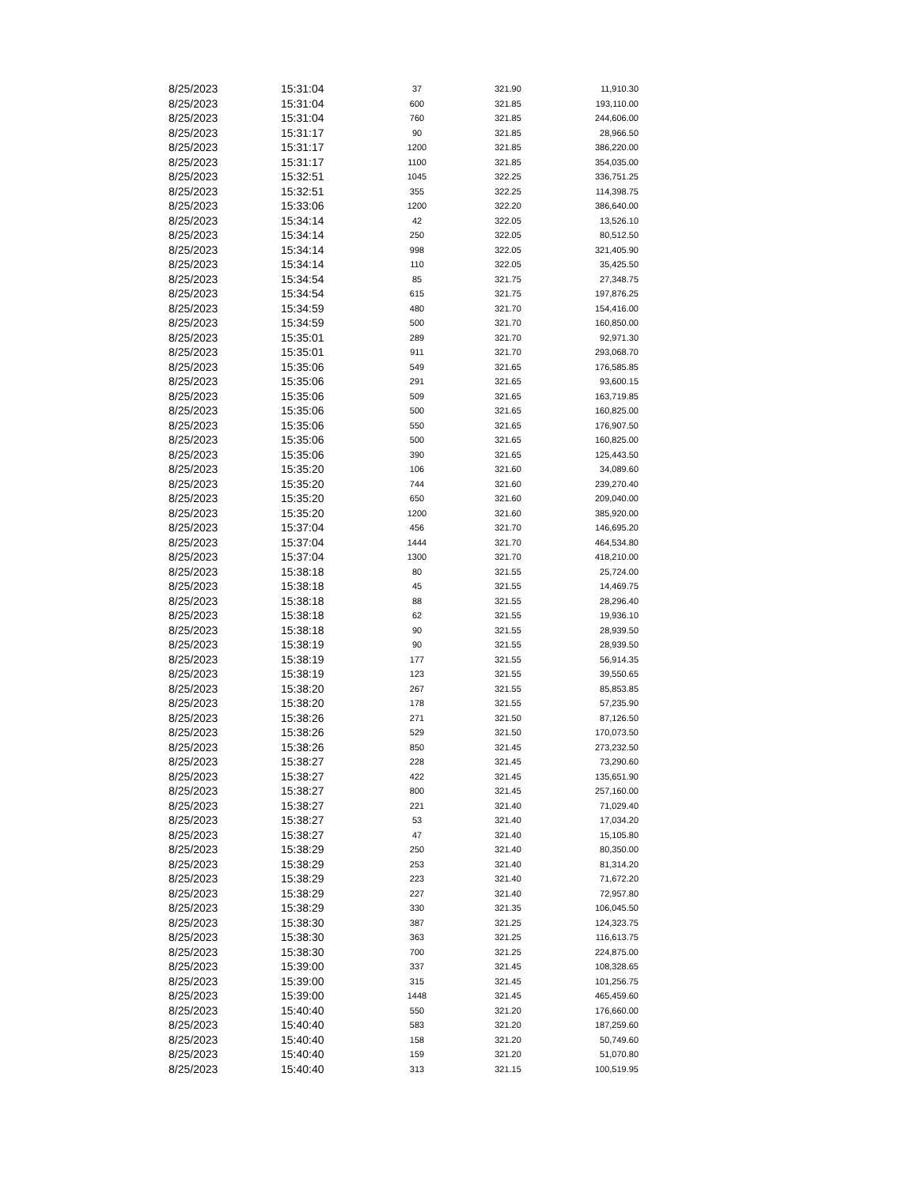| 8/25/2023 | 15:31:04 | 37 | 321.90 | 11,910.30 |
| 8/25/2023 | 15:31:04 | 600 | 321.85 | 193,110.00 |
| 8/25/2023 | 15:31:04 | 760 | 321.85 | 244,606.00 |
| 8/25/2023 | 15:31:17 | 90 | 321.85 | 28,966.50 |
| 8/25/2023 | 15:31:17 | 1200 | 321.85 | 386,220.00 |
| 8/25/2023 | 15:31:17 | 1100 | 321.85 | 354,035.00 |
| 8/25/2023 | 15:32:51 | 1045 | 322.25 | 336,751.25 |
| 8/25/2023 | 15:32:51 | 355 | 322.25 | 114,398.75 |
| 8/25/2023 | 15:33:06 | 1200 | 322.20 | 386,640.00 |
| 8/25/2023 | 15:34:14 | 42 | 322.05 | 13,526.10 |
| 8/25/2023 | 15:34:14 | 250 | 322.05 | 80,512.50 |
| 8/25/2023 | 15:34:14 | 998 | 322.05 | 321,405.90 |
| 8/25/2023 | 15:34:14 | 110 | 322.05 | 35,425.50 |
| 8/25/2023 | 15:34:54 | 85 | 321.75 | 27,348.75 |
| 8/25/2023 | 15:34:54 | 615 | 321.75 | 197,876.25 |
| 8/25/2023 | 15:34:59 | 480 | 321.70 | 154,416.00 |
| 8/25/2023 | 15:34:59 | 500 | 321.70 | 160,850.00 |
| 8/25/2023 | 15:35:01 | 289 | 321.70 | 92,971.30 |
| 8/25/2023 | 15:35:01 | 911 | 321.70 | 293,068.70 |
| 8/25/2023 | 15:35:06 | 549 | 321.65 | 176,585.85 |
| 8/25/2023 | 15:35:06 | 291 | 321.65 | 93,600.15 |
| 8/25/2023 | 15:35:06 | 509 | 321.65 | 163,719.85 |
| 8/25/2023 | 15:35:06 | 500 | 321.65 | 160,825.00 |
| 8/25/2023 | 15:35:06 | 550 | 321.65 | 176,907.50 |
| 8/25/2023 | 15:35:06 | 500 | 321.65 | 160,825.00 |
| 8/25/2023 | 15:35:06 | 390 | 321.65 | 125,443.50 |
| 8/25/2023 | 15:35:20 | 106 | 321.60 | 34,089.60 |
| 8/25/2023 | 15:35:20 | 744 | 321.60 | 239,270.40 |
| 8/25/2023 | 15:35:20 | 650 | 321.60 | 209,040.00 |
| 8/25/2023 | 15:35:20 | 1200 | 321.60 | 385,920.00 |
| 8/25/2023 | 15:37:04 | 456 | 321.70 | 146,695.20 |
| 8/25/2023 | 15:37:04 | 1444 | 321.70 | 464,534.80 |
| 8/25/2023 | 15:37:04 | 1300 | 321.70 | 418,210.00 |
| 8/25/2023 | 15:38:18 | 80 | 321.55 | 25,724.00 |
| 8/25/2023 | 15:38:18 | 45 | 321.55 | 14,469.75 |
| 8/25/2023 | 15:38:18 | 88 | 321.55 | 28,296.40 |
| 8/25/2023 | 15:38:18 | 62 | 321.55 | 19,936.10 |
| 8/25/2023 | 15:38:18 | 90 | 321.55 | 28,939.50 |
| 8/25/2023 | 15:38:19 | 90 | 321.55 | 28,939.50 |
| 8/25/2023 | 15:38:19 | 177 | 321.55 | 56,914.35 |
| 8/25/2023 | 15:38:19 | 123 | 321.55 | 39,550.65 |
| 8/25/2023 | 15:38:20 | 267 | 321.55 | 85,853.85 |
| 8/25/2023 | 15:38:20 | 178 | 321.55 | 57,235.90 |
| 8/25/2023 | 15:38:26 | 271 | 321.50 | 87,126.50 |
| 8/25/2023 | 15:38:26 | 529 | 321.50 | 170,073.50 |
| 8/25/2023 | 15:38:26 | 850 | 321.45 | 273,232.50 |
| 8/25/2023 | 15:38:27 | 228 | 321.45 | 73,290.60 |
| 8/25/2023 | 15:38:27 | 422 | 321.45 | 135,651.90 |
| 8/25/2023 | 15:38:27 | 800 | 321.45 | 257,160.00 |
| 8/25/2023 | 15:38:27 | 221 | 321.40 | 71,029.40 |
| 8/25/2023 | 15:38:27 | 53 | 321.40 | 17,034.20 |
| 8/25/2023 | 15:38:27 | 47 | 321.40 | 15,105.80 |
| 8/25/2023 | 15:38:29 | 250 | 321.40 | 80,350.00 |
| 8/25/2023 | 15:38:29 | 253 | 321.40 | 81,314.20 |
| 8/25/2023 | 15:38:29 | 223 | 321.40 | 71,672.20 |
| 8/25/2023 | 15:38:29 | 227 | 321.40 | 72,957.80 |
| 8/25/2023 | 15:38:29 | 330 | 321.35 | 106,045.50 |
| 8/25/2023 | 15:38:30 | 387 | 321.25 | 124,323.75 |
| 8/25/2023 | 15:38:30 | 363 | 321.25 | 116,613.75 |
| 8/25/2023 | 15:38:30 | 700 | 321.25 | 224,875.00 |
| 8/25/2023 | 15:39:00 | 337 | 321.45 | 108,328.65 |
| 8/25/2023 | 15:39:00 | 315 | 321.45 | 101,256.75 |
| 8/25/2023 | 15:39:00 | 1448 | 321.45 | 465,459.60 |
| 8/25/2023 | 15:40:40 | 550 | 321.20 | 176,660.00 |
| 8/25/2023 | 15:40:40 | 583 | 321.20 | 187,259.60 |
| 8/25/2023 | 15:40:40 | 158 | 321.20 | 50,749.60 |
| 8/25/2023 | 15:40:40 | 159 | 321.20 | 51,070.80 |
| 8/25/2023 | 15:40:40 | 313 | 321.15 | 100,519.95 |